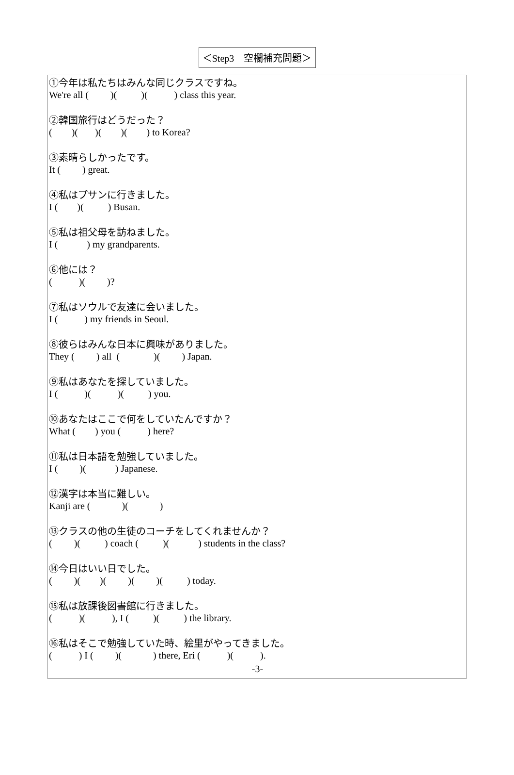＜Step3　空欄補充問題＞
①今年は私たちはみんな同じクラスですね。 We're all ( )( )( ) class this year.
②韓国旅行はどうだった？ ( )( )( )( ) to Korea?
③素晴らしかったです。 It ( ) great.
④私はプサンに行きました。 I ( )( ) Busan.
⑤私は祖父母を訪ねました。 I ( ) my grandparents.
⑥他には？ ( )( )?
⑦私はソウルで友達に会いました。 I ( ) my friends in Seoul.
⑧彼らはみんな日本に興味がありました。 They ( ) all ( )( ) Japan.
⑨私はあなたを探していました。 I ( )( )( ) you.
⑩あなたはここで何をしていたんですか？ What ( ) you ( ) here?
⑪私は日本語を勉強していました。 I ( )( ) Japanese.
⑫漢字は本当に難しい。 Kanji are ( )( )
⑬クラスの他の生徒のコーチをしてくれませんか？ ( )( ) coach ( )( ) students in the class?
⑭今日はいい日でした。 ( )( )( )( )( ) today.
⑮私は放課後図書館に行きました。 ( )( ), I ( )( ) the library.
⑯私はそこで勉強していた時、絵里がやってきました。 ( ) I ( )( ) there, Eri ( )( ).
-3-